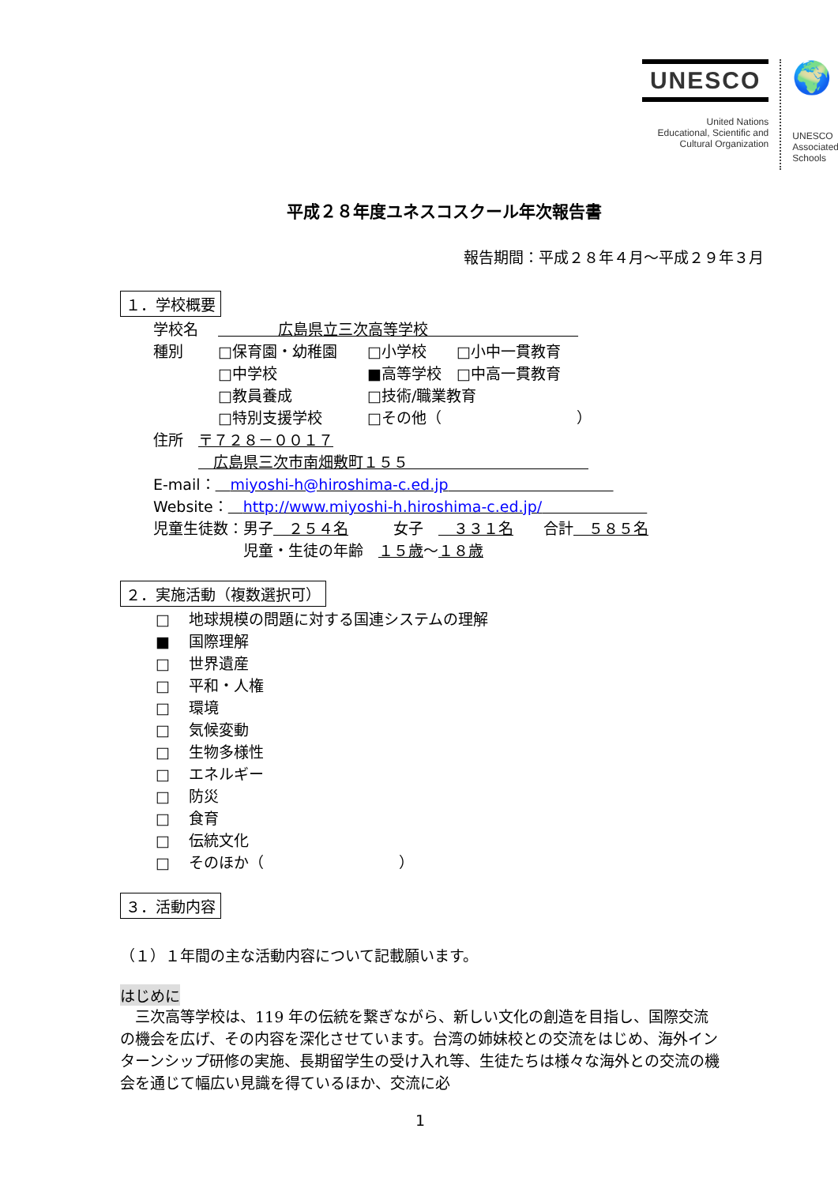UNESCO
United Nations
Educational, Scientific and
Cultural Organization
🌍
UNESCO
Associated
Schools
平成２８年度ユネスコスクール年次報告書
報告期間：平成２８年４月～平成２９年３月
１．学校概要
学校名　 　　　　広島県立三次高等学校　　　　　　　　　　
種別　　 □保育園・幼稚園　　□小学校　　□小中一貫教育
　　　　 □中学校　　　　　　■高等学校　□中高一貫教育
　　　　 □教員養成　　　　　□技術/職業教育
　　　　 □特別支援学校　　　□その他（　　　　　　　　　）
住所　〒７２８－００１７
　　　　広島県三次市南畑敷町１５５　　　　　　　　　　　　
E-mail：　miyoshi-h@hiroshima-c.ed.jp　　　　　　　　　　　
Website：　http://www.miyoshi-h.hiroshima-c.ed.jp/　　　　　　　
児童生徒数：男子　２５４名　　　女子　　３３１名　　合計　５８５名
　　　　　　児童・生徒の年齢　１５歳～１８歳
２．実施活動（複数選択可）
□ 地球規模の問題に対する国連システムの理解
■ 国際理解
□ 世界遺産
□ 平和・人権
□ 環境
□ 気候変動
□ 生物多様性
□ エネルギー
□ 防災
□ 食育
□ 伝統文化
□ そのほか（　　　　　　　　　）
３．活動内容
（１）１年間の主な活動内容について記載願います。
はじめに
　三次高等学校は、119 年の伝統を繋ぎながら、新しい文化の創造を目指し、国際交流の機会を広げ、その内容を深化させています。台湾の姉妹校との交流をはじめ、海外インターンシップ研修の実施、長期留学生の受け入れ等、生徒たちは様々な海外との交流の機会を通じて幅広い見識を得ているほか、交流に必
1